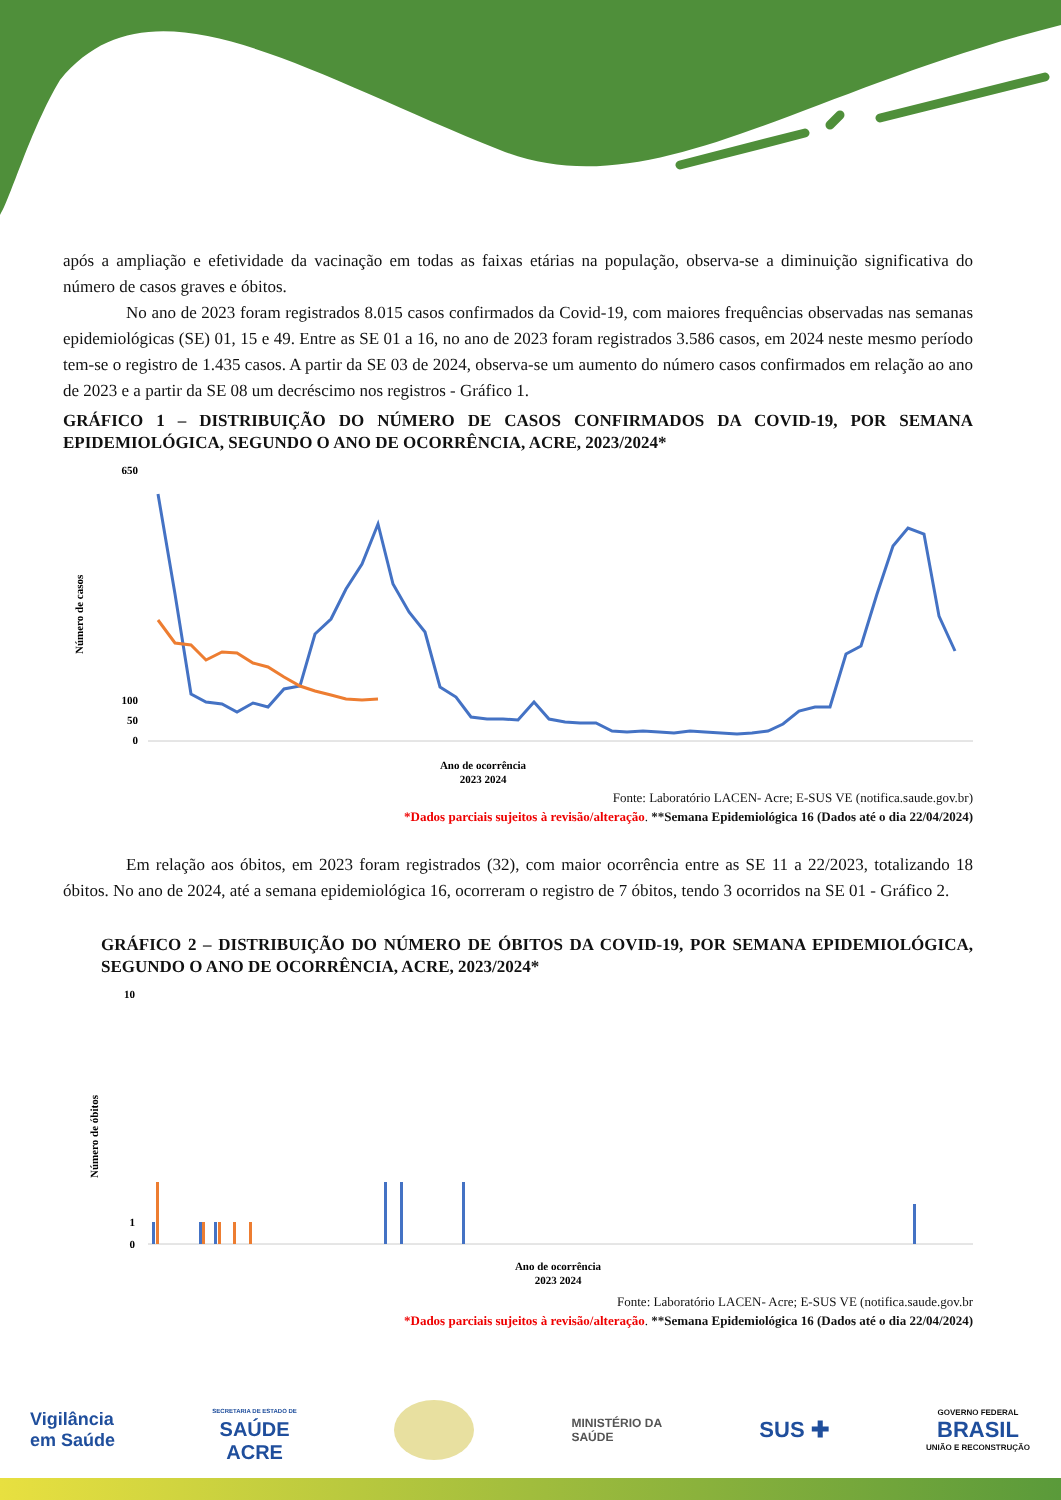após a ampliação e efetividade da vacinação em todas as faixas etárias na população, observa-se a diminuição significativa do número de casos graves e óbitos.
No ano de 2023 foram registrados 8.015 casos confirmados da Covid-19, com maiores frequências observadas nas semanas epidemiológicas (SE) 01, 15 e 49. Entre as SE 01 a 16, no ano de 2023 foram registrados 3.586 casos, em 2024 neste mesmo período tem-se o registro de 1.435 casos. A partir da SE 03 de 2024, observa-se um aumento do número casos confirmados em relação ao ano de 2023 e a partir da SE 08 um decréscimo nos registros - Gráfico 1.
GRÁFICO 1 – DISTRIBUIÇÃO DO NÚMERO DE CASOS CONFIRMADOS DA COVID-19, POR SEMANA EPIDEMIOLÓGICA, SEGUNDO O ANO DE OCORRÊNCIA, ACRE, 2023/2024*
Número de casos
650
100
50
0
Ano de ocorrência
2023 2024
Fonte: Laboratório LACEN- Acre; E-SUS VE (notifica.saude.gov.br)
*Dados parciais sujeitos à revisão/alteração. **Semana Epidemiológica 16 (Dados até o dia 22/04/2024)
Em relação aos óbitos, em 2023 foram registrados (32), com maior ocorrência entre as SE 11 a 22/2023, totalizando 18 óbitos. No ano de 2024, até a semana epidemiológica 16, ocorreram o registro de 7 óbitos, tendo 3 ocorridos na SE 01 - Gráfico 2.
GRÁFICO 2 – DISTRIBUIÇÃO DO NÚMERO DE ÓBITOS DA COVID-19, POR SEMANA EPIDEMIOLÓGICA, SEGUNDO O ANO DE OCORRÊNCIA, ACRE, 2023/2024*
Número de óbitos
10
1
0
Ano de ocorrência
2023 2024
Fonte: Laboratório LACEN- Acre; E-SUS VE (notifica.saude.gov.br
*Dados parciais sujeitos à revisão/alteração. **Semana Epidemiológica 16 (Dados até o dia 22/04/2024)
Vigilância
em Saúde
SECRETARIA DE ESTADO DE
SAÚDE
ACRE
MINISTÉRIO DA
SAÚDE
SUS ✚
GOVERNO FEDERAL
BRASIL
UNIÃO E RECONSTRUÇÃO